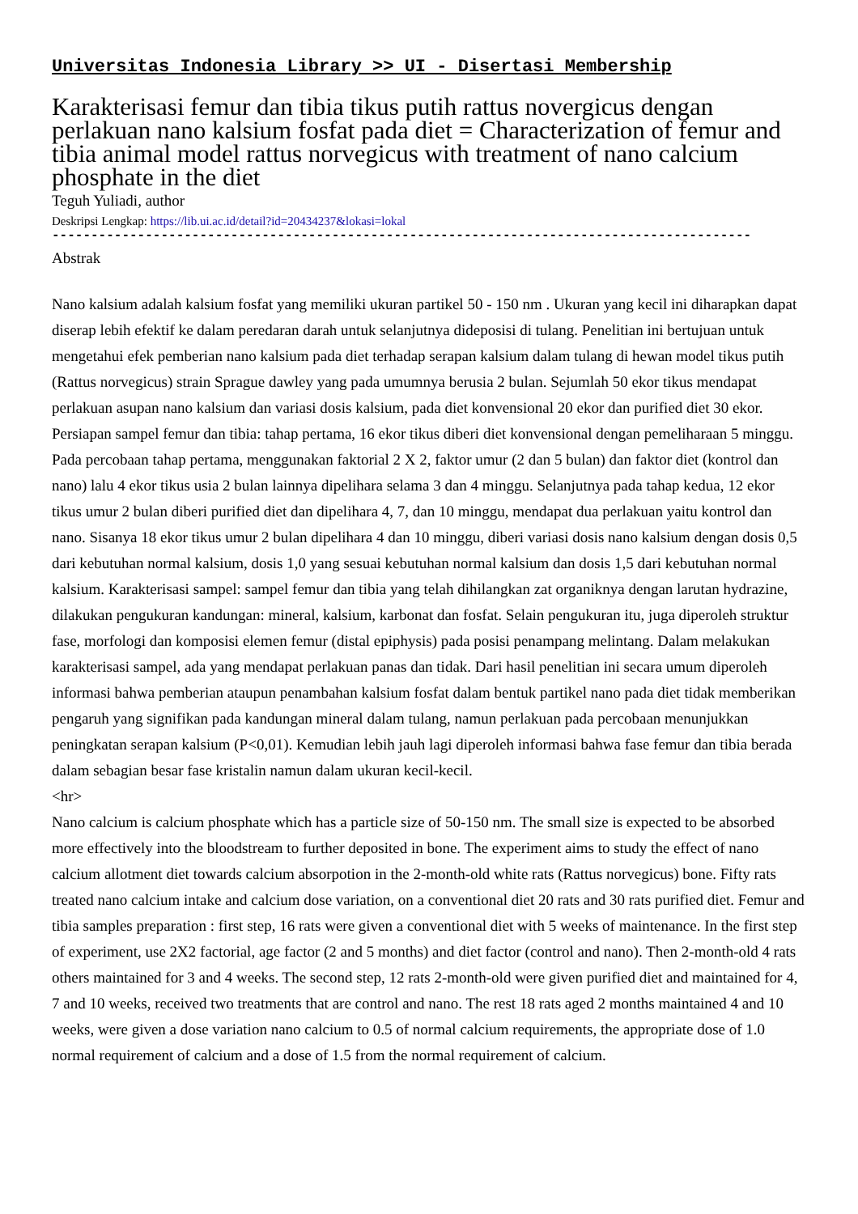Universitas Indonesia Library >> UI - Disertasi Membership
Karakterisasi femur dan tibia tikus putih rattus novergicus dengan perlakuan nano kalsium fosfat pada diet = Characterization of femur and tibia animal model rattus norvegicus with treatment of nano calcium phosphate in the diet
Teguh Yuliadi, author
Deskripsi Lengkap: https://lib.ui.ac.id/detail?id=20434237&lokasi=lokal
------------------------------------------------------------------------------------------
Abstrak
Nano kalsium adalah kalsium fosfat yang memiliki ukuran partikel 50 - 150 nm . Ukuran yang kecil ini diharapkan dapat diserap lebih efektif ke dalam peredaran darah untuk selanjutnya dideposisi di tulang. Penelitian ini bertujuan untuk mengetahui efek pemberian nano kalsium pada diet terhadap serapan kalsium dalam tulang di hewan model tikus putih (Rattus norvegicus) strain Sprague dawley yang pada umumnya berusia 2 bulan. Sejumlah 50 ekor tikus mendapat perlakuan asupan nano kalsium dan variasi dosis kalsium, pada diet konvensional 20 ekor dan purified diet 30 ekor. Persiapan sampel femur dan tibia: tahap pertama, 16 ekor tikus diberi diet konvensional dengan pemeliharaan 5 minggu. Pada percobaan tahap pertama, menggunakan faktorial 2 X 2, faktor umur (2 dan 5 bulan) dan faktor diet (kontrol dan nano) lalu 4 ekor tikus usia 2 bulan lainnya dipelihara selama 3 dan 4 minggu. Selanjutnya pada tahap kedua, 12 ekor tikus umur 2 bulan diberi purified diet dan dipelihara 4, 7, dan 10 minggu, mendapat dua perlakuan yaitu kontrol dan nano. Sisanya 18 ekor tikus umur 2 bulan dipelihara 4 dan 10 minggu, diberi variasi dosis nano kalsium dengan dosis 0,5 dari kebutuhan normal kalsium, dosis 1,0 yang sesuai kebutuhan normal kalsium dan dosis 1,5 dari kebutuhan normal kalsium. Karakterisasi sampel: sampel femur dan tibia yang telah dihilangkan zat organiknya dengan larutan hydrazine, dilakukan pengukuran kandungan: mineral, kalsium, karbonat dan fosfat. Selain pengukuran itu, juga diperoleh struktur fase, morfologi dan komposisi elemen femur (distal epiphysis) pada posisi penampang melintang. Dalam melakukan karakterisasi sampel, ada yang mendapat perlakuan panas dan tidak. Dari hasil penelitian ini secara umum diperoleh informasi bahwa pemberian ataupun penambahan kalsium fosfat dalam bentuk partikel nano pada diet tidak memberikan pengaruh yang signifikan pada kandungan mineral dalam tulang, namun perlakuan pada percobaan menunjukkan peningkatan serapan kalsium (P<0,01). Kemudian lebih jauh lagi diperoleh informasi bahwa fase femur dan tibia berada dalam sebagian besar fase kristalin namun dalam ukuran kecil-kecil.
<hr>
Nano calcium is calcium phosphate which has a particle size of 50-150 nm. The small size is expected to be absorbed more effectively into the bloodstream to further deposited in bone. The experiment aims to study the effect of nano calcium allotment diet towards calcium absorpotion in the 2-month-old white rats (Rattus norvegicus) bone. Fifty rats treated nano calcium intake and calcium dose variation, on a conventional diet 20 rats and 30 rats purified diet. Femur and tibia samples preparation : first step, 16 rats were given a conventional diet with 5 weeks of maintenance. In the first step of experiment, use 2X2 factorial, age factor (2 and 5 months) and diet factor (control and nano). Then 2-month-old 4 rats others maintained for 3 and 4 weeks. The second step, 12 rats 2-month-old were given purified diet and maintained for 4, 7 and 10 weeks, received two treatments that are control and nano. The rest 18 rats aged 2 months maintained 4 and 10 weeks, were given a dose variation nano calcium to 0.5 of normal calcium requirements, the appropriate dose of 1.0 normal requirement of calcium and a dose of 1.5 from the normal requirement of calcium.